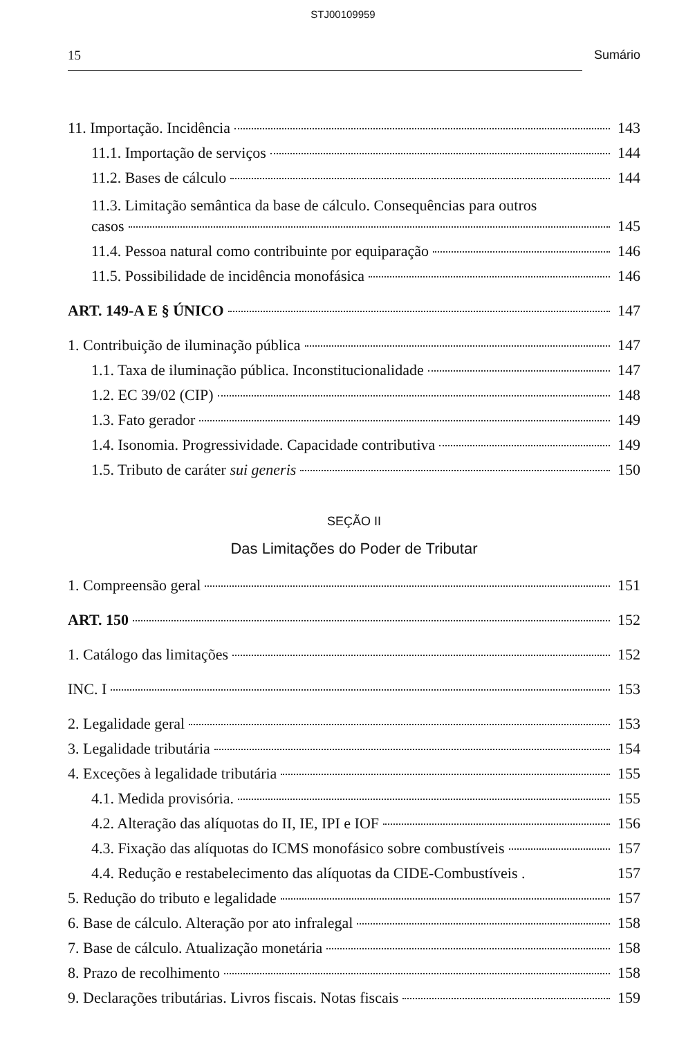STJ00109959
15 Sumário
11. Importação. Incidência 143
11.1. Importação de serviços 144
11.2. Bases de cálculo 144
11.3. Limitação semântica da base de cálculo. Consequências para outros
casos 145
11.4. Pessoa natural como contribuinte por equiparação 146
11.5. Possibilidade de incidência monofásica 146
ART. 149-A E § ÚNICO 147
1. Contribuição de iluminação pública 147
1.1. Taxa de iluminação pública. Inconstitucionalidade 147
1.2. EC 39/02 (CIP) 148
1.3. Fato gerador 149
1.4. Isonomia. Progressividade. Capacidade contributiva 149
1.5. Tributo de caráter sui generis 150
SEÇÃO II
Das Limitações do Poder de Tributar
1. Compreensão geral 151
ART. 150 152
1. Catálogo das limitações 152
INC. I 153
2. Legalidade geral 153
3. Legalidade tributária 154
4. Exceções à legalidade tributária 155
4.1. Medida provisória. 155
4.2. Alteração das alíquotas do II, IE, IPI e IOF 156
4.3. Fixação das alíquotas do ICMS monofásico sobre combustíveis 157
4.4. Redução e restabelecimento das alíquotas da CIDE-Combustíveis . 157
5. Redução do tributo e legalidade 157
6. Base de cálculo. Alteração por ato infralegal 158
7. Base de cálculo. Atualização monetária 158
8. Prazo de recolhimento 158
9. Declarações tributárias. Livros fiscais. Notas fiscais 159